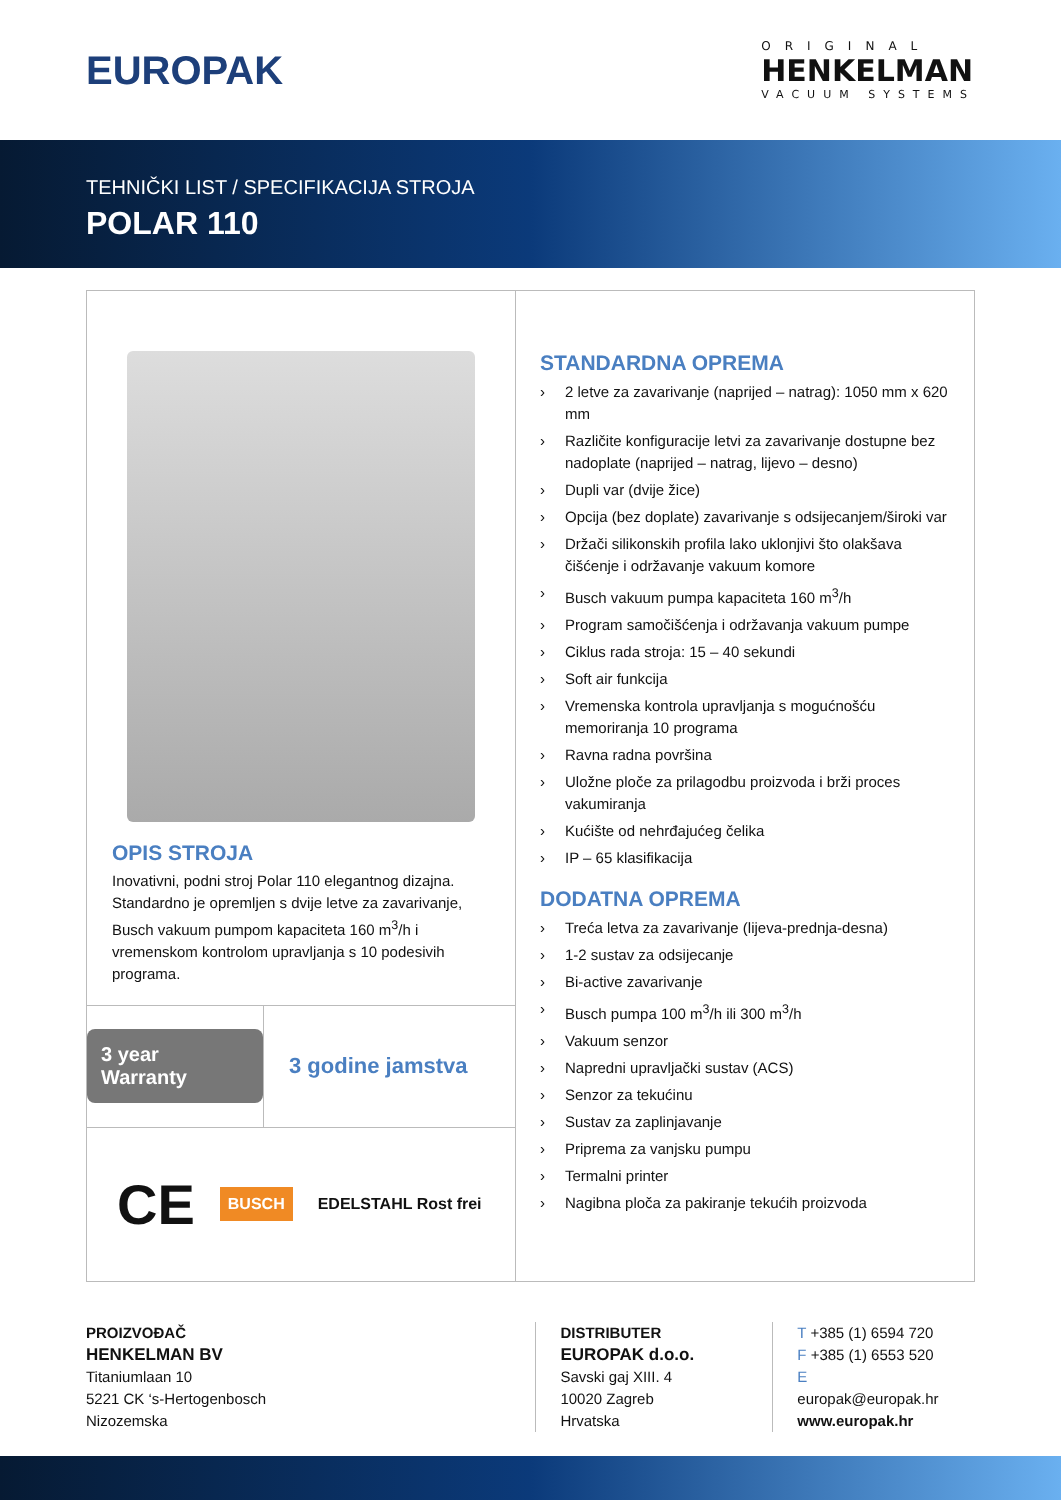EUROPAK
ORIGINAL
HENKELMAN
VACUUM SYSTEMS
TEHNIČKI LIST / SPECIFIKACIJA STROJA
POLAR 110
OPIS STROJA
Inovativni, podni stroj Polar 110 elegantnog dizajna. Standardno je opremljen s dvije letve za zavarivanje, Busch vakuum pumpom kapaciteta 160 m<sup>3</sup>/h i vremenskom kontrolom upravljanja s 10 podesivih programa.
3 year Warranty
3 godine jamstva
CE BUSCH EDELSTAHL Rost frei
STANDARDNA OPREMA
› 2 letve za zavarivanje (naprijed – natrag): 1050 mm x 620 mm
› Različite konfiguracije letvi za zavarivanje dostupne bez nadoplate (naprijed – natrag, lijevo – desno)
› Dupli var (dvije žice)
› Opcija (bez doplate) zavarivanje s odsijecanjem/široki var
› Držači silikonskih profila lako uklonjivi što olakšava čišćenje i održavanje vakuum komore
› Busch vakuum pumpa kapaciteta 160 m<sup>3</sup>/h
› Program samočišćenja i održavanja vakuum pumpe
› Ciklus rada stroja: 15 – 40 sekundi
› Soft air funkcija
› Vremenska kontrola upravljanja s mogućnošću memoriranja 10 programa
› Ravna radna površina
› Uložne ploče za prilagodbu proizvoda i brži proces vakumiranja
› Kućište od nehrđajućeg čelika
› IP – 65 klasifikacija
DODATNA OPREMA
› Treća letva za zavarivanje (lijeva-prednja-desna)
› 1-2 sustav za odsijecanje
› Bi-active zavarivanje
› Busch pumpa 100 m<sup>3</sup>/h ili 300 m<sup>3</sup>/h
› Vakuum senzor
› Napredni upravljački sustav (ACS)
› Senzor za tekućinu
› Sustav za zaplinjavanje
› Priprema za vanjsku pumpu
› Termalni printer
› Nagibna ploča za pakiranje tekućih proizvoda
PROIZVOĐAČ
HENKELMAN BV
Titaniumlaan 10
5221 CK ‘s-Hertogenbosch
Nizozemska
DISTRIBUTER
EUROPAK d.o.o.
Savski gaj XIII. 4
10020 Zagreb
Hrvatska
T +385 (1) 6594 720
F +385 (1) 6553 520
E europak@europak.hr
www.europak.hr